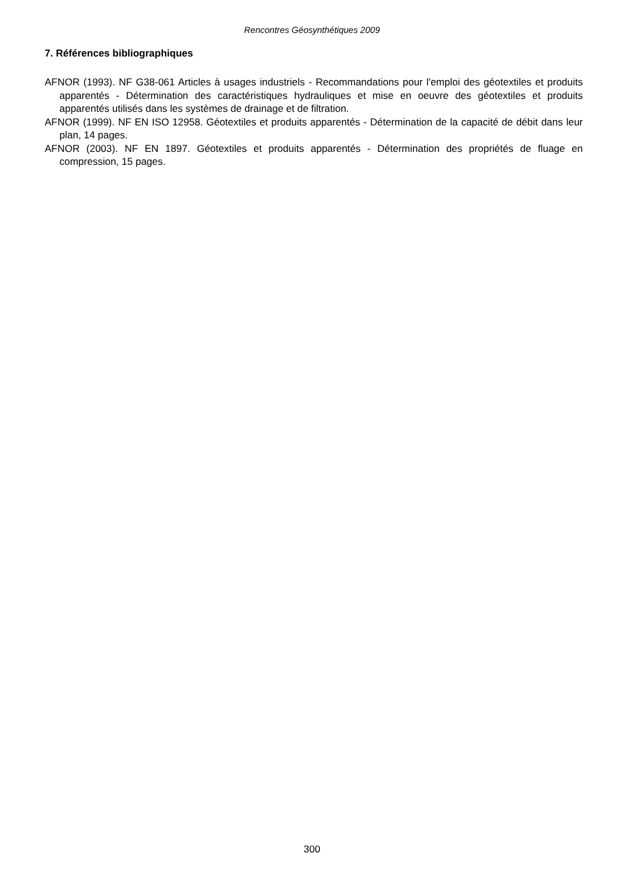Rencontres Géosynthétiques 2009
7. Références bibliographiques
AFNOR (1993). NF G38-061 Articles à usages industriels - Recommandations pour l'emploi des géotextiles et produits apparentés - Détermination des caractéristiques hydrauliques et mise en oeuvre des géotextiles et produits apparentés utilisés dans les systèmes de drainage et de filtration.
AFNOR (1999). NF EN ISO 12958. Géotextiles et produits apparentés - Détermination de la capacité de débit dans leur plan, 14 pages.
AFNOR (2003). NF EN 1897. Géotextiles et produits apparentés - Détermination des propriétés de fluage en compression, 15 pages.
300